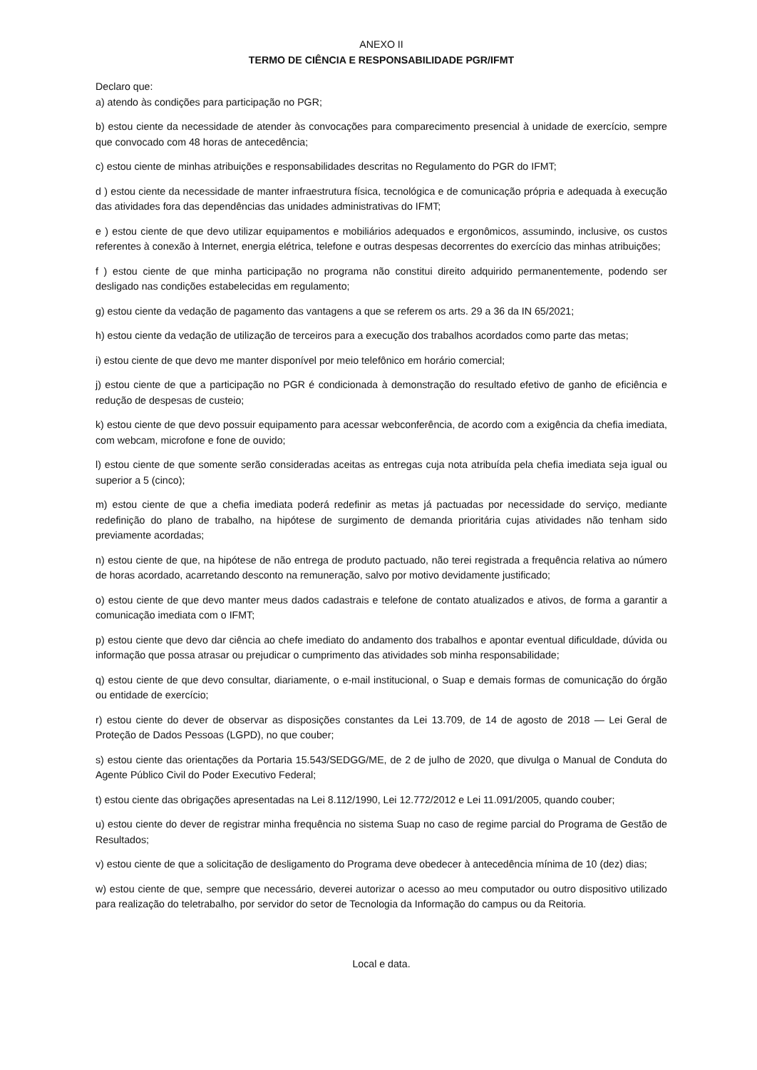ANEXO II
TERMO DE CIÊNCIA E RESPONSABILIDADE PGR/IFMT
Declaro que:
a) atendo às condições para participação no PGR;
b) estou ciente da necessidade de atender às convocações para comparecimento presencial à unidade de exercício, sempre que convocado com 48 horas de antecedência;
c) estou ciente de minhas atribuições e responsabilidades descritas no Regulamento do PGR do IFMT;
d ) estou ciente da necessidade de manter infraestrutura física, tecnológica e de comunicação própria e adequada à execução das atividades fora das dependências das unidades administrativas do IFMT;
e ) estou ciente de que devo utilizar equipamentos e mobiliários adequados e ergonômicos, assumindo, inclusive, os custos referentes à conexão à Internet, energia elétrica, telefone e outras despesas decorrentes do exercício das minhas atribuições;
f ) estou ciente de que minha participação no programa não constitui direito adquirido permanentemente, podendo ser desligado nas condições estabelecidas em regulamento;
g) estou ciente da vedação de pagamento das vantagens a que se referem os arts. 29 a 36 da IN 65/2021;
h) estou ciente da vedação de utilização de terceiros para a execução dos trabalhos acordados como parte das metas;
i) estou ciente de que devo me manter disponível por meio telefônico em horário comercial;
j) estou ciente de que a participação no PGR é condicionada à demonstração do resultado efetivo de ganho de eficiência e redução de despesas de custeio;
k) estou ciente de que devo possuir equipamento para acessar webconferência, de acordo com a exigência da chefia imediata, com webcam, microfone e fone de ouvido;
l) estou ciente de que somente serão consideradas aceitas as entregas cuja nota atribuída pela chefia imediata seja igual ou superior a 5 (cinco);
m) estou ciente de que a chefia imediata poderá redefinir as metas já pactuadas por necessidade do serviço, mediante redefinição do plano de trabalho, na hipótese de surgimento de demanda prioritária cujas atividades não tenham sido previamente acordadas;
n) estou ciente de que, na hipótese de não entrega de produto pactuado, não terei registrada a frequência relativa ao número de horas acordado, acarretando desconto na remuneração, salvo por motivo devidamente justificado;
o) estou ciente de que devo manter meus dados cadastrais e telefone de contato atualizados e ativos, de forma a garantir a comunicação imediata com o IFMT;
p) estou ciente que devo dar ciência ao chefe imediato do andamento dos trabalhos e apontar eventual dificuldade, dúvida ou informação que possa atrasar ou prejudicar o cumprimento das atividades sob minha responsabilidade;
q) estou ciente de que devo consultar, diariamente, o e-mail institucional, o Suap e demais formas de comunicação do órgão ou entidade de exercício;
r) estou ciente do dever de observar as disposições constantes da Lei 13.709, de 14 de agosto de 2018 — Lei Geral de Proteção de Dados Pessoas (LGPD), no que couber;
s) estou ciente das orientações da Portaria 15.543/SEDGG/ME, de 2 de julho de 2020, que divulga o Manual de Conduta do Agente Público Civil do Poder Executivo Federal;
t) estou ciente das obrigações apresentadas na Lei 8.112/1990, Lei 12.772/2012 e Lei 11.091/2005, quando couber;
u) estou ciente do dever de registrar minha frequência no sistema Suap no caso de regime parcial do Programa de Gestão de Resultados;
v) estou ciente de que a solicitação de desligamento do Programa deve obedecer à antecedência mínima de 10 (dez) dias;
w) estou ciente de que, sempre que necessário, deverei autorizar o acesso ao meu computador ou outro dispositivo utilizado para realização do teletrabalho, por servidor do setor de Tecnologia da Informação do campus ou da Reitoria.
Local e data.